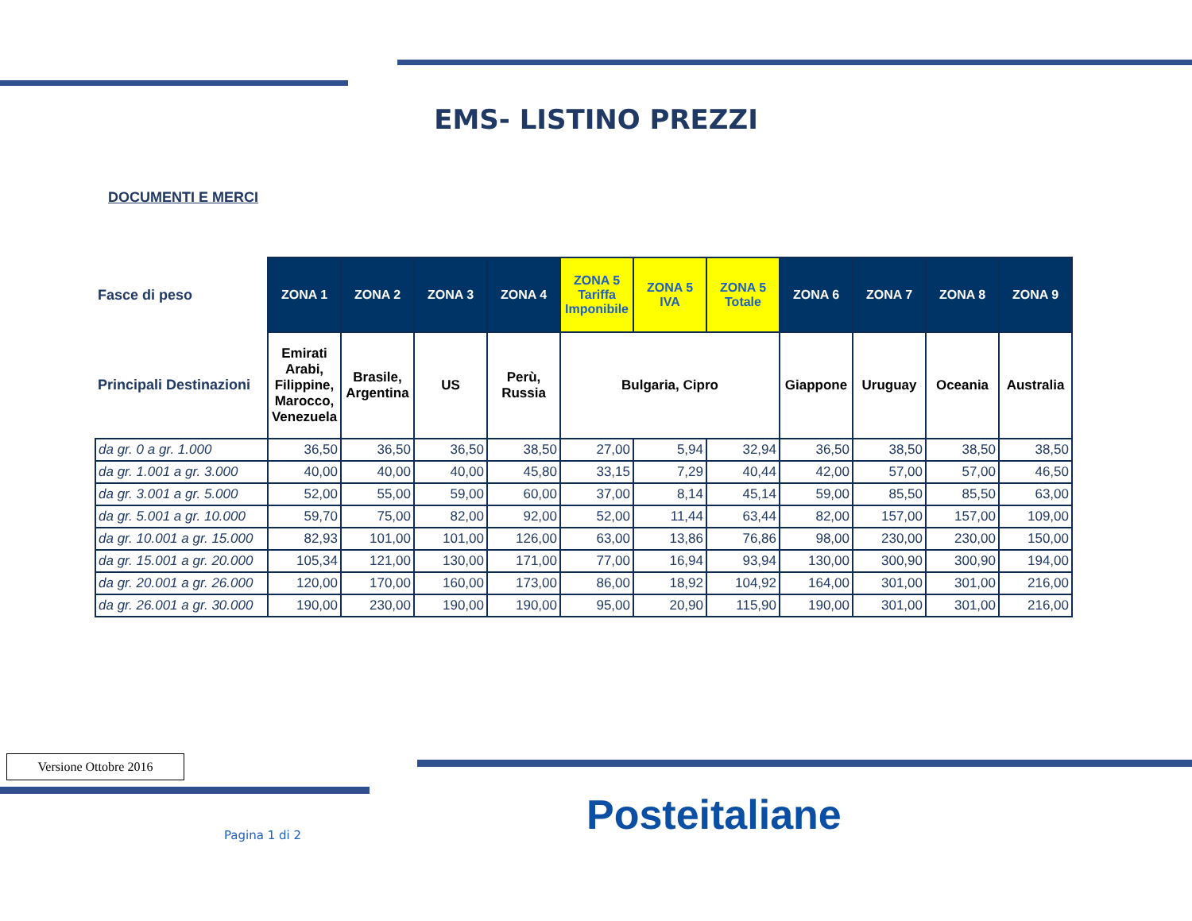EMS- LISTINO PREZZI
DOCUMENTI E MERCI
| Fasce di peso | ZONA 1 | ZONA 2 | ZONA 3 | ZONA 4 | ZONA 5 Tariffa Imponibile | ZONA 5 IVA | ZONA 5 Totale | ZONA 6 | ZONA 7 | ZONA 8 | ZONA 9 |
| --- | --- | --- | --- | --- | --- | --- | --- | --- | --- | --- | --- |
| Principali Destinazioni | Emirati Arabi, Filippine, Marocco, Venezuela | Brasile, Argentina | US | Perù, Russia | Bulgaria, Cipro | | | Giappone | Uruguay | Oceania | Australia |
| da gr. 0 a gr. 1.000 | 36,50 | 36,50 | 36,50 | 38,50 | 27,00 | 5,94 | 32,94 | 36,50 | 38,50 | 38,50 | 38,50 |
| da gr. 1.001 a gr. 3.000 | 40,00 | 40,00 | 40,00 | 45,80 | 33,15 | 7,29 | 40,44 | 42,00 | 57,00 | 57,00 | 46,50 |
| da gr. 3.001 a gr. 5.000 | 52,00 | 55,00 | 59,00 | 60,00 | 37,00 | 8,14 | 45,14 | 59,00 | 85,50 | 85,50 | 63,00 |
| da gr. 5.001 a gr. 10.000 | 59,70 | 75,00 | 82,00 | 92,00 | 52,00 | 11,44 | 63,44 | 82,00 | 157,00 | 157,00 | 109,00 |
| da gr. 10.001 a gr. 15.000 | 82,93 | 101,00 | 101,00 | 126,00 | 63,00 | 13,86 | 76,86 | 98,00 | 230,00 | 230,00 | 150,00 |
| da gr. 15.001 a gr. 20.000 | 105,34 | 121,00 | 130,00 | 171,00 | 77,00 | 16,94 | 93,94 | 130,00 | 300,90 | 300,90 | 194,00 |
| da gr. 20.001 a gr. 26.000 | 120,00 | 170,00 | 160,00 | 173,00 | 86,00 | 18,92 | 104,92 | 164,00 | 301,00 | 301,00 | 216,00 |
| da gr. 26.001 a gr. 30.000 | 190,00 | 230,00 | 190,00 | 190,00 | 95,00 | 20,90 | 115,90 | 190,00 | 301,00 | 301,00 | 216,00 |
Versione Ottobre 2016
Pagina 1 di 2 Posteitaliane